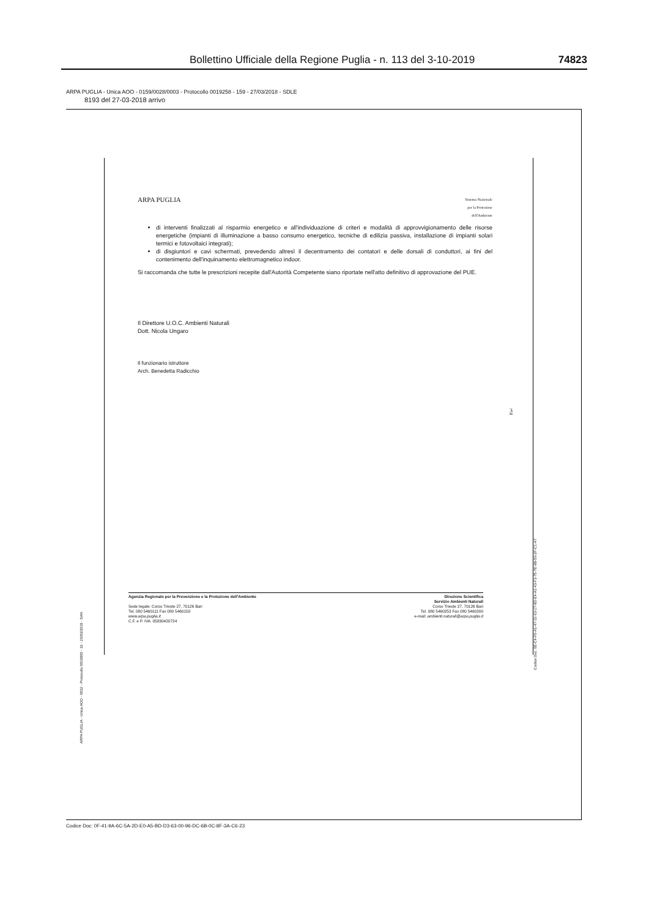Bollettino Ufficiale della Regione Puglia - n. 113 del 3-10-2019 74823
ARPA PUGLIA - Unica AOO - 0159/0028/0003 - Protocollo 0019258 - 159 - 27/03/2018 - SDLE
8193 del 27-03-2018 arrivo
ARPA PUGLIA Sistema Nazionale
per la Protezione
dell'Ambiente
di interventi finalizzati al risparmio energetico e all'individuazione di criteri e modalità di approvvigionamento delle risorse energetiche (impianti di illuminazione a basso consumo energetico, tecniche di edilizia passiva, installazione di impianti solari termici e fotovoltaici integrati);
di disgiuntori e cavi schermati, prevedendo altresì il decentramento dei contatori e delle dorsali di conduttori, ai fini del contenimento dell'inquinamento elettromagnetico indoor.
Si raccomanda che tutte le prescrizioni recepite dall'Autorità Competente siano riportate nell'atto definitivo di approvazione del PUE.
Il Direttore U.O.C. Ambienti Naturali
Dott. Nicola Ungaro
Il funzionario istruttore
Arch. Benedetta Radicchio
3
Agenzia Regionale per la Prevenzione e la Protezione dell'Ambiente
Sede legale: Corso Trieste 27, 70126 Bari
Tel. 080 5460111 Fax 080 5460150
www.arpa.puglia.it
C.F. e P. IVA. 05830420724
Direzione Scientifica
Servizio Ambienti Naturali
Corso Trieste 27, 70126 Bari
Tel. 080 5460253 Fax 080 5460200
e-mail: ambienti.naturali@arpa.puglia.it
ARPA PUGLIA - Unica AOO - 0032 - Protocollo 0019000 - 32 - 26/03/2018 - SAN
Codice Doc: 0E-C4-F0-A1-47-31-63-17-8D-E4-A1-43-F3-75-7E-9B-56-2F-C1-A7
Codice Doc: 0F-41-9A-6C-5A-2D-E0-A5-BD-D3-63-00-96-DC-6B-0C-8F-3A-C6-23